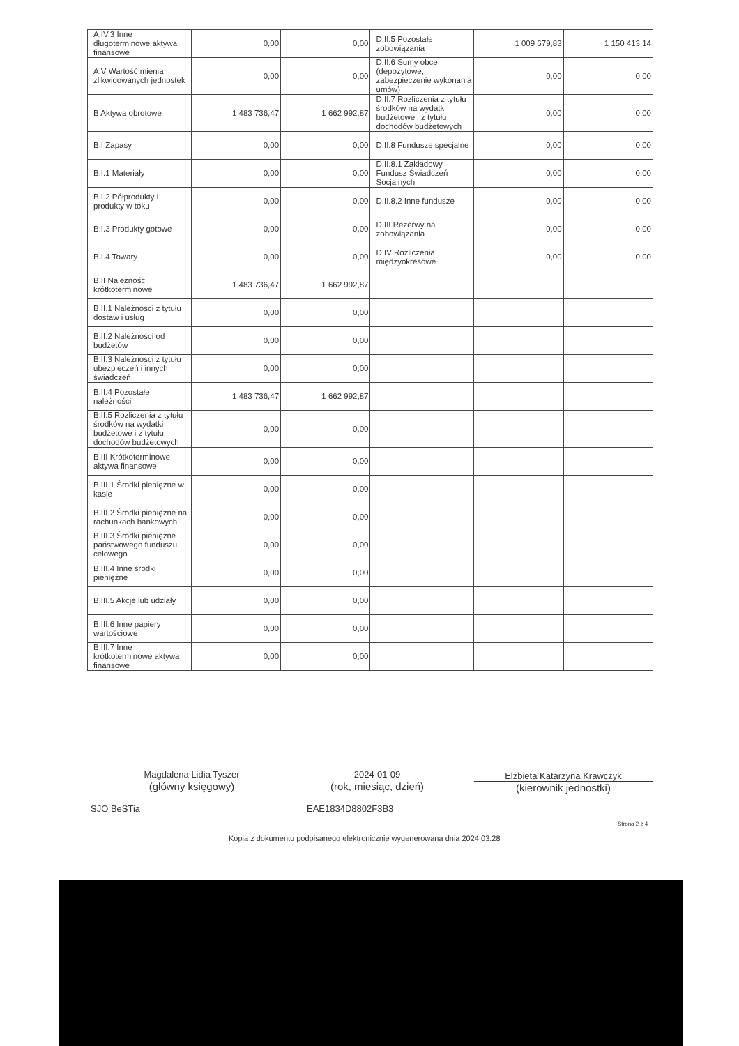| A.IV.3 Inne długoterminowe aktywa finansowe | 0,00 | 0,00 | D.II.5 Pozostałe zobowiązania | 1 009 679,83 | 1 150 413,14 |
| A.V Wartość mienia zlikwidowanych jednostek | 0,00 | 0,00 | D.II.6 Sumy obce (depozytowe, zabezpieczenie wykonania umów) | 0,00 | 0,00 |
| B Aktywa obrotowe | 1 483 736,47 | 1 662 992,87 | D.II.7 Rozliczenia z tytułu środków na wydatki budżetowe i z tytułu dochodów budżetowych | 0,00 | 0,00 |
| B.I Zapasy | 0,00 | 0,00 | D.II.8 Fundusze specjalne | 0,00 | 0,00 |
| B.I.1 Materiały | 0,00 | 0,00 | D.II.8.1 Zakładowy Fundusz Świadczeń Socjalnych | 0,00 | 0,00 |
| B.I.2 Półprodukty i produkty w toku | 0,00 | 0,00 | D.II.8.2 Inne fundusze | 0,00 | 0,00 |
| B.I.3 Produkty gotowe | 0,00 | 0,00 | D.III Rezerwy na zobowiązania | 0,00 | 0,00 |
| B.I.4 Towary | 0,00 | 0,00 | D.IV Rozliczenia międzyokresowe | 0,00 | 0,00 |
| B.II Należności krótkoterminowe | 1 483 736,47 | 1 662 992,87 | | | |
| B.II.1 Należności z tytułu dostaw i usług | 0,00 | 0,00 | | | |
| B.II.2 Należności od budżetów | 0,00 | 0,00 | | | |
| B.II.3 Należności z tytułu ubezpieczeń i innych świadczeń | 0,00 | 0,00 | | | |
| B.II.4 Pozostałe należności | 1 483 736,47 | 1 662 992,87 | | | |
| B.II.5 Rozliczenia z tytułu środków na wydatki budżetowe i z tytułu dochodów budżetowych | 0,00 | 0,00 | | | |
| B.III Krótkoterminowe aktywa finansowe | 0,00 | 0,00 | | | |
| B.III.1 Środki pieniężne w kasie | 0,00 | 0,00 | | | |
| B.III.2 Środki pieniężne na rachunkach bankowych | 0,00 | 0,00 | | | |
| B.III.3 Środki pieniężne państwowego funduszu celowego | 0,00 | 0,00 | | | |
| B.III.4 Inne środki pieniężne | 0,00 | 0,00 | | | |
| B.III.5 Akcje lub udziały | 0,00 | 0,00 | | | |
| B.III.6 Inne papiery wartościowe | 0,00 | 0,00 | | | |
| B.III.7 Inne krótkoterminowe aktywa finansowe | 0,00 | 0,00 | | | |
Magdalena Lidia Tyszer
(główny księgowy)
2024-01-09
(rok, miesiąc, dzień)
Elżbieta Katarzyna Krawczyk
(kierownik jednostki)
SJO BeSTia EAE1834D8802F3B3
Strona 2 z 4
Kopia z dokumentu podpisanego elektronicznie wygenerowana dnia 2024.03.28